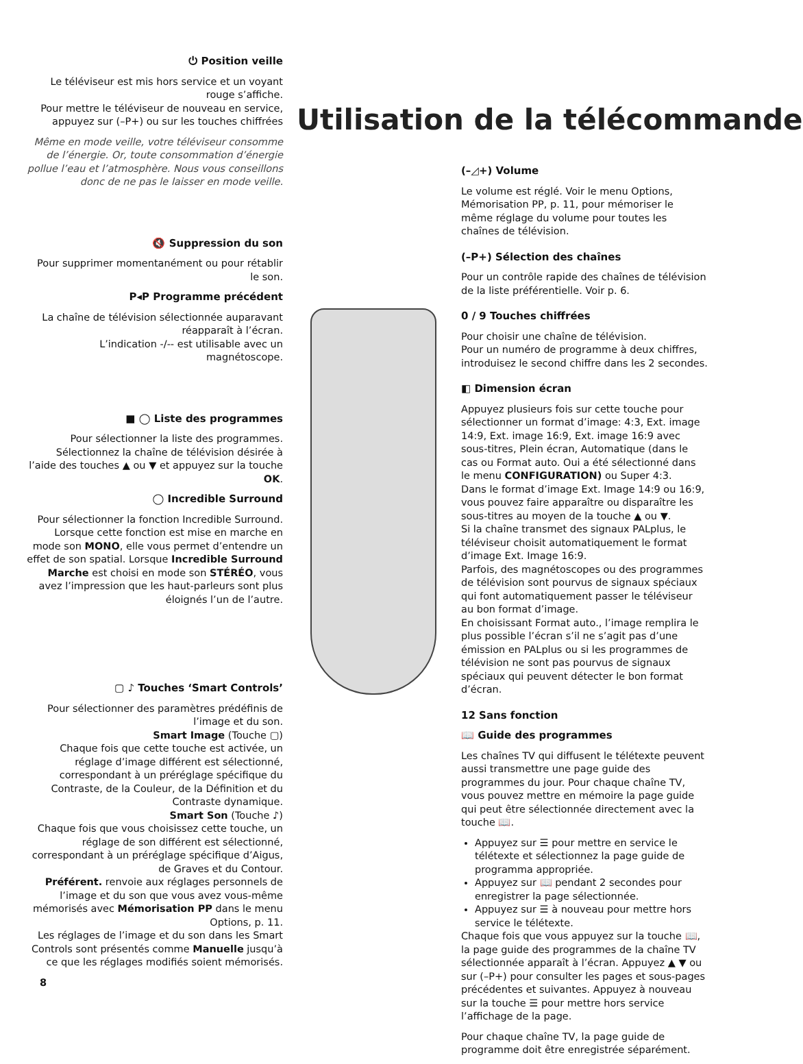⏻ Position veille
Le téléviseur est mis hors service et un voyant rouge s’affiche.
Pour mettre le téléviseur de nouveau en service, appuyez sur (–P+) ou sur les touches chiffrées
Même en mode veille, votre téléviseur consomme de l’énergie. Or, toute consommation d’énergie pollue l’eau et l’atmosphère. Nous vous conseillons donc de ne pas le laisser en mode veille.
🔇 Suppression du son
Pour supprimer momentanément ou pour rétablir le son.
P◂P Programme précédent
La chaîne de télévision sélectionnée auparavant réapparaît à l’écran.
L’indication -/-- est utilisable avec un magnétoscope.
■ ◯ Liste des programmes
Pour sélectionner la liste des programmes. Sélectionnez la chaîne de télévision désirée à l’aide des touches ▲ ou ▼ et appuyez sur la touche OK.
◯ Incredible Surround
Pour sélectionner la fonction Incredible Surround.
Lorsque cette fonction est mise en marche en mode son MONO, elle vous permet d’entendre un effet de son spatial. Lorsque Incredible Surround Marche est choisi en mode son STÉRÉO, vous avez l’impression que les haut-parleurs sont plus éloignés l’un de l’autre.
▢ ♪ Touches ‘Smart Controls’
Pour sélectionner des paramètres prédéfinis de l’image et du son.
Smart Image (Touche ▢)
Chaque fois que cette touche est activée, un réglage d’image différent est sélectionné, correspondant à un préréglage spécifique du Contraste, de la Couleur, de la Définition et du Contraste dynamique.
Smart Son (Touche ♪)
Chaque fois que vous choisissez cette touche, un réglage de son différent est sélectionné, correspondant à un préréglage spécifique d’Aigus, de Graves et du Contour.
Préférent. renvoie aux réglages personnels de l’image et du son que vous avez vous-même mémorisés avec Mémorisation PP dans le menu Options, p. 11.
Les réglages de l’image et du son dans les Smart Controls sont présentés comme Manuelle jusqu’à ce que les réglages modifiés soient mémorisés.
8
Utilisation de la télécommande
(–◿+) Volume
Le volume est réglé. Voir le menu Options, Mémorisation PP, p. 11, pour mémoriser le même réglage du volume pour toutes les chaînes de télévision.
(–P+) Sélection des chaînes
Pour un contrôle rapide des chaînes de télévision de la liste préférentielle. Voir p. 6.
0 / 9 Touches chiffrées
Pour choisir une chaîne de télévision.
Pour un numéro de programme à deux chiffres, introduisez le second chiffre dans les 2 secondes.
◧ Dimension écran
Appuyez plusieurs fois sur cette touche pour sélectionner un format d’image: 4:3, Ext. image 14:9, Ext. image 16:9, Ext. image 16:9 avec sous-titres, Plein écran, Automatique (dans le cas ou Format auto. Oui a été sélectionné dans le menu CONFIGURATION) ou Super 4:3.
Dans le format d’image Ext. Image 14:9 ou 16:9, vous pouvez faire apparaître ou disparaître les sous-titres au moyen de la touche ▲ ou ▼.
Si la chaîne transmet des signaux PALplus, le téléviseur choisit automatiquement le format d’image Ext. Image 16:9.
Parfois, des magnétoscopes ou des programmes de télévision sont pourvus de signaux spéciaux qui font automatiquement passer le téléviseur au bon format d’image.
En choisissant Format auto., l’image remplira le plus possible l’écran s’il ne s’agit pas d’une émission en PALplus ou si les programmes de télévision ne sont pas pourvus de signaux spéciaux qui peuvent détecter le bon format d’écran.
12 Sans fonction
📖 Guide des programmes
Les chaînes TV qui diffusent le télétexte peuvent aussi transmettre une page guide des programmes du jour. Pour chaque chaîne TV, vous pouvez mettre en mémoire la page guide qui peut être sélectionnée directement avec la touche 📖.
Appuyez sur ☰ pour mettre en service le télétexte et sélectionnez la page guide de programma appropriée.
Appuyez sur 📖 pendant 2 secondes pour enregistrer la page sélectionnée.
Appuyez sur ☰ à nouveau pour mettre hors service le télétexte.
Chaque fois que vous appuyez sur la touche 📖, la page guide des programmes de la chaîne TV sélectionnée apparaît à l’écran. Appuyez ▲ ▼ ou sur (–P+) pour consulter les pages et sous-pages précédentes et suivantes. Appuyez à nouveau sur la touche ☰ pour mettre hors service l’affichage de la page.
Pour chaque chaîne TV, la page guide de programme doit être enregistrée séparément.